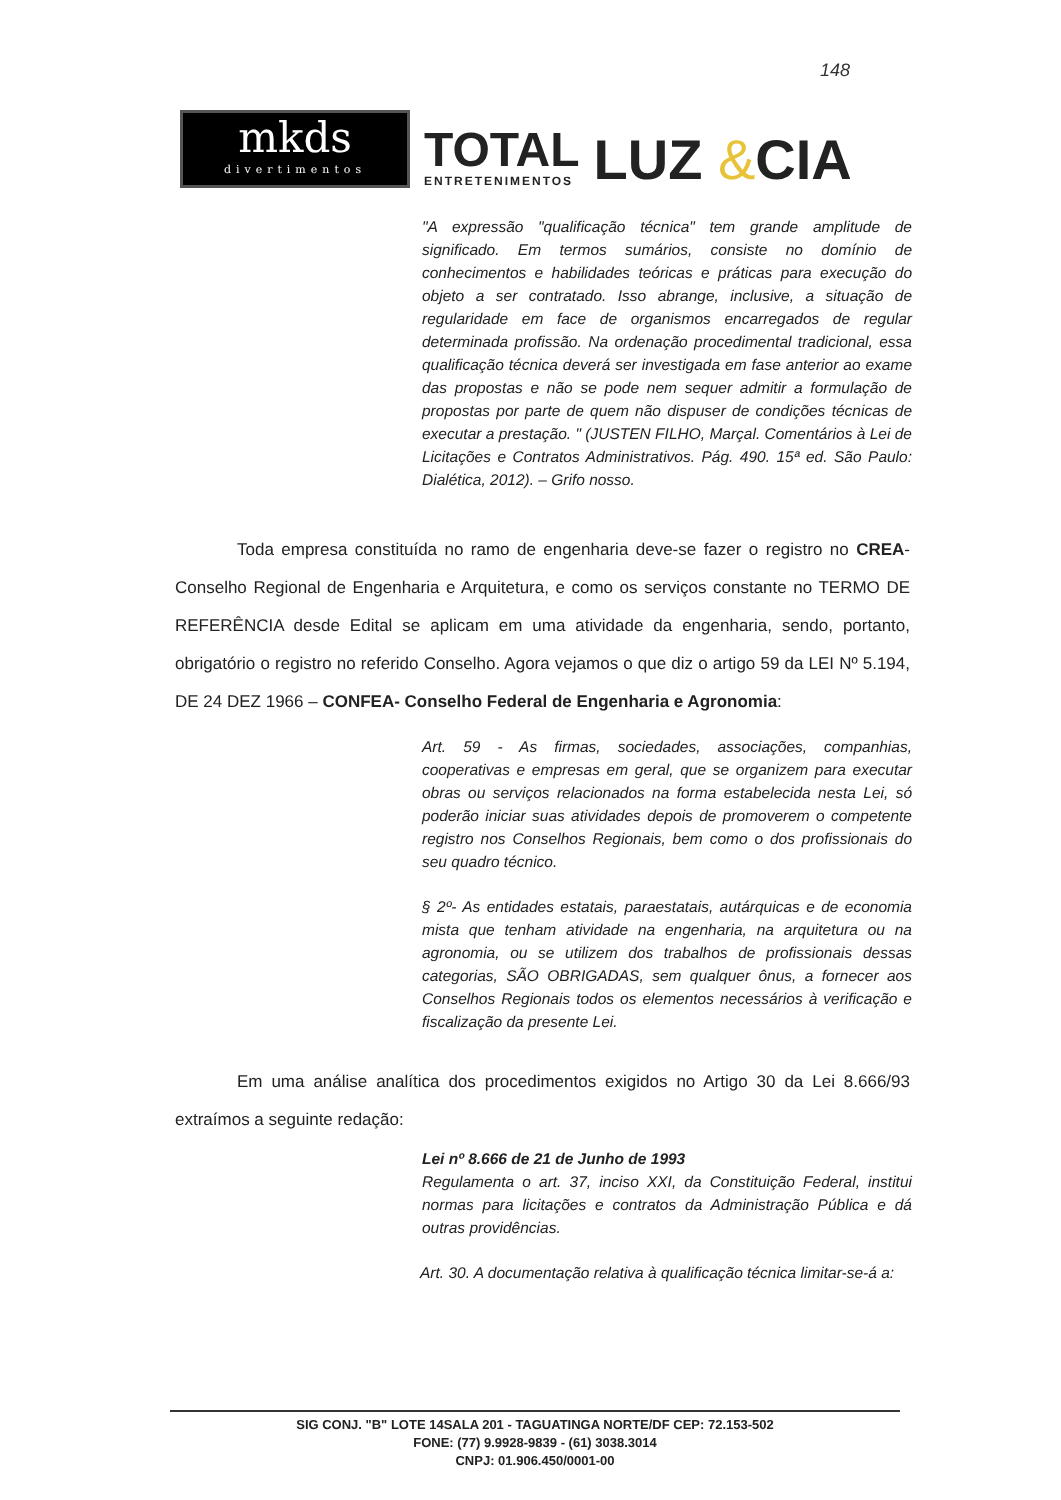148
mkds
divertimentos
TOTAL
ENTRETENIMENTOS
LUZ &CIA
"A expressão "qualificação técnica" tem grande amplitude de significado. Em termos sumários, consiste no domínio de conhecimentos e habilidades teóricas e práticas para execução do objeto a ser contratado. Isso abrange, inclusive, a situação de regularidade em face de organismos encarregados de regular determinada profissão. Na ordenação procedimental tradicional, essa qualificação técnica deverá ser investigada em fase anterior ao exame das propostas e não se pode nem sequer admitir a formulação de propostas por parte de quem não dispuser de condições técnicas de executar a prestação. " (JUSTEN FILHO, Marçal. Comentários à Lei de Licitações e Contratos Administrativos. Pág. 490. 15ª ed. São Paulo: Dialética, 2012). – Grifo nosso.
Toda empresa constituída no ramo de engenharia deve-se fazer o registro no CREA-Conselho Regional de Engenharia e Arquitetura, e como os serviços constante no TERMO DE REFERÊNCIA desde Edital se aplicam em uma atividade da engenharia, sendo, portanto, obrigatório o registro no referido Conselho. Agora vejamos o que diz o artigo 59 da LEI Nº 5.194, DE 24 DEZ 1966 – CONFEA- Conselho Federal de Engenharia e Agronomia:
Art. 59 - As firmas, sociedades, associações, companhias, cooperativas e empresas em geral, que se organizem para executar obras ou serviços relacionados na forma estabelecida nesta Lei, só poderão iniciar suas atividades depois de promoverem o competente registro nos Conselhos Regionais, bem como o dos profissionais do seu quadro técnico.
§ 2º- As entidades estatais, paraestatais, autárquicas e de economia mista que tenham atividade na engenharia, na arquitetura ou na agronomia, ou se utilizem dos trabalhos de profissionais dessas categorias, SÃO OBRIGADAS, sem qualquer ônus, a fornecer aos Conselhos Regionais todos os elementos necessários à verificação e fiscalização da presente Lei.
Em uma análise analítica dos procedimentos exigidos no Artigo 30 da Lei 8.666/93 extraímos a seguinte redação:
Lei nº 8.666 de 21 de Junho de 1993
Regulamenta o art. 37, inciso XXI, da Constituição Federal, institui normas para licitações e contratos da Administração Pública e dá outras providências.
Art. 30. A documentação relativa à qualificação técnica limitar-se-á a:
SIG CONJ. "B" LOTE 14SALA 201 - TAGUATINGA NORTE/DF CEP: 72.153-502
FONE: (77) 9.9928-9839 - (61) 3038.3014
CNPJ: 01.906.450/0001-00